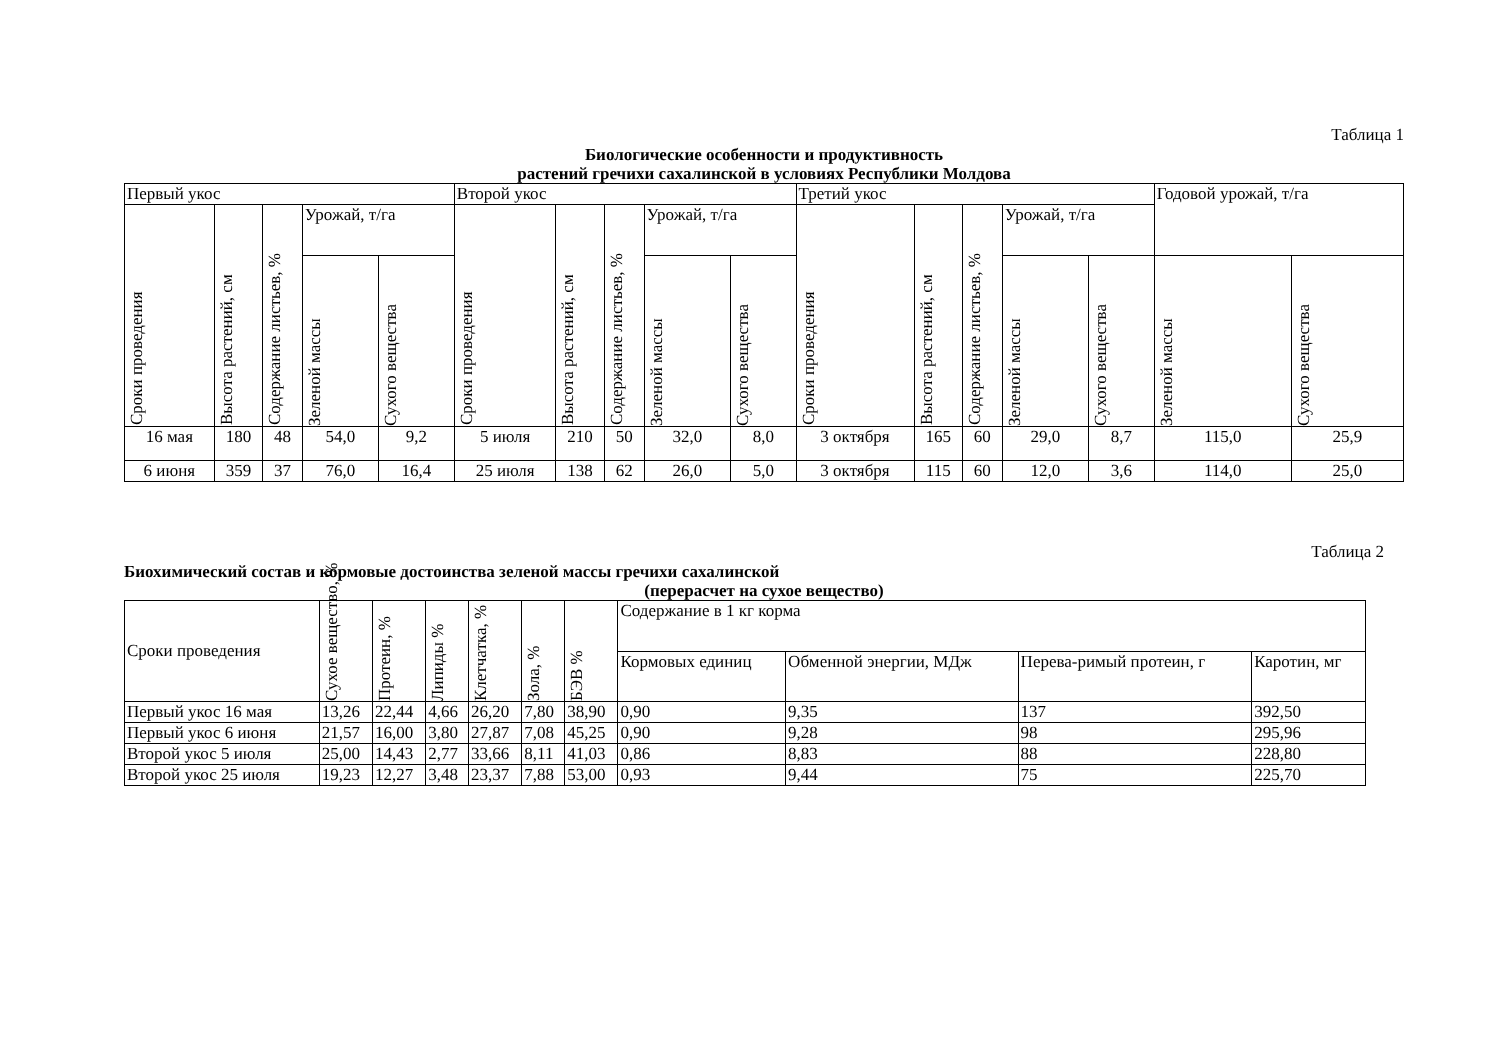Таблица 1
Биологические особенности и продуктивность
растений гречихи сахалинской в условиях Республики Молдова
| Первый укос | | | | | Второй укос | | | | | Третий укос | | | | | Годовой урожай, т/га | |
| Сроки проведения | Высота растений, см | Содержание листьев, % | Урожай, т/га | | Сроки проведения | Высота растений, см | Содержание листьев, % | Урожай, т/га | | Сроки проведения | Высота растений, см | Содержание листьев, % | Урожай, т/га | | | |
| | | | Зеленой массы | Сухого вещества | | | | Зеленой массы | Сухого вещества | | | | Зеленой массы | Сухого вещества | Зеленой массы | Сухого вещества |
| 16 мая | 180 | 48 | 54,0 | 9,2 | 5 июля | 210 | 50 | 32,0 | 8,0 | 3 октября | 165 | 60 | 29,0 | 8,7 | 115,0 | 25,9 |
| 6 июня | 359 | 37 | 76,0 | 16,4 | 25 июля | 138 | 62 | 26,0 | 5,0 | 3 октября | 115 | 60 | 12,0 | 3,6 | 114,0 | 25,0 |
Таблица 2
Биохимический состав и кормовые достоинства зеленой массы гречихи сахалинской
(перерасчет на сухое вещество)
| Сроки проведения | Сухое вещество, % | Протеин, % | Липиды % | Клетчатка, % | Зола, % | БЭВ % | Содержание в 1 кг корма | | | |
| | | | | | | | Кормовых единиц | Обменной энергии, МДж | Перева-римый протеин, г | Каротин, мг |
| Первый укос 16 мая | 13,26 | 22,44 | 4,66 | 26,20 | 7,80 | 38,90 | 0,90 | 9,35 | 137 | 392,50 |
| Первый укос 6 июня | 21,57 | 16,00 | 3,80 | 27,87 | 7,08 | 45,25 | 0,90 | 9,28 | 98 | 295,96 |
| Второй укос 5 июля | 25,00 | 14,43 | 2,77 | 33,66 | 8,11 | 41,03 | 0,86 | 8,83 | 88 | 228,80 |
| Второй укос 25 июля | 19,23 | 12,27 | 3,48 | 23,37 | 7,88 | 53,00 | 0,93 | 9,44 | 75 | 225,70 |